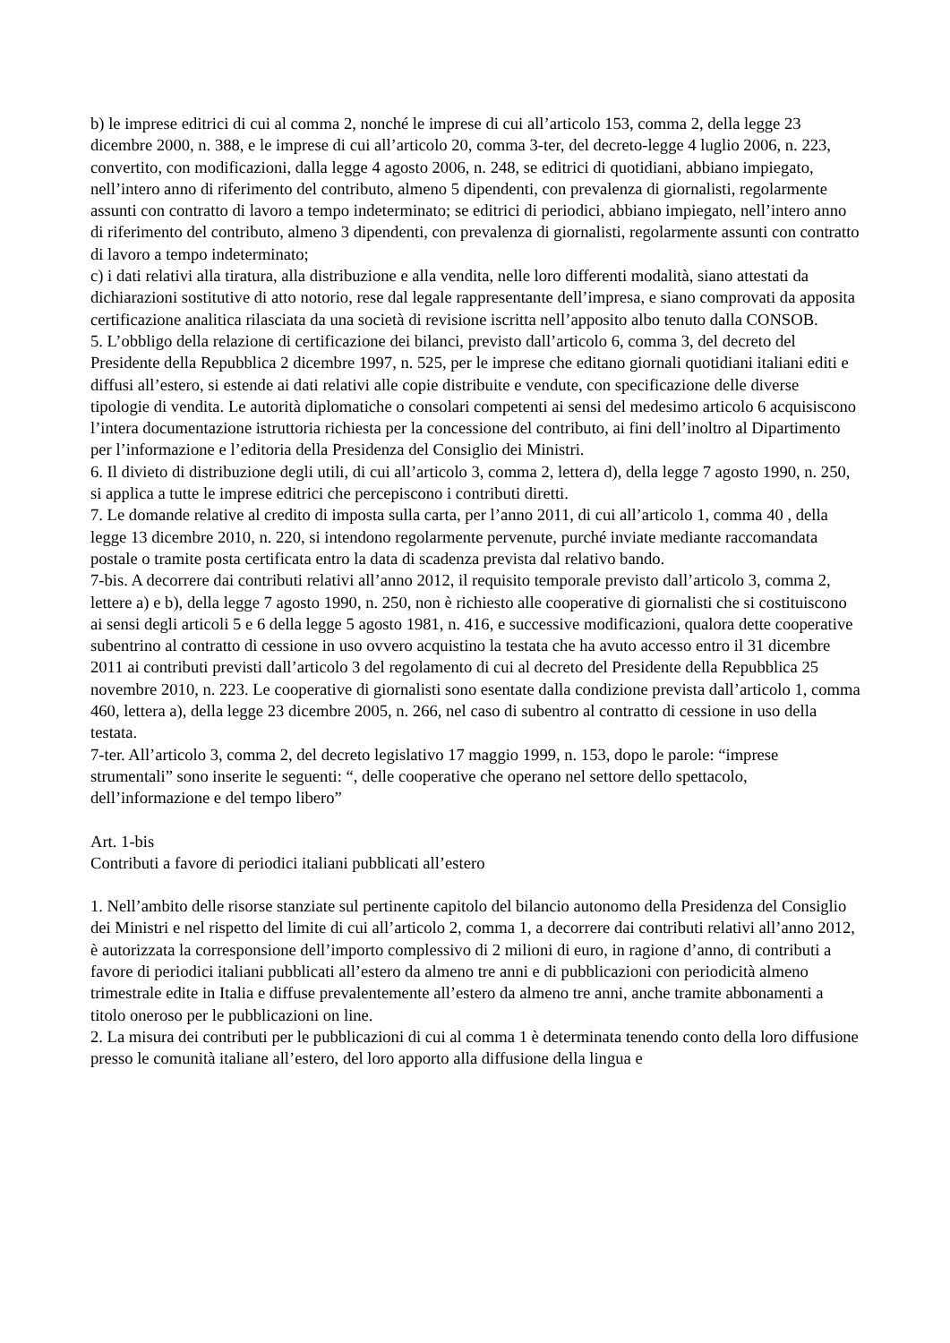b) le imprese editrici di cui al comma 2, nonché le imprese di cui all’articolo 153, comma 2, della legge 23 dicembre 2000, n. 388, e le imprese di cui all’articolo 20, comma 3-ter, del decreto-legge 4 luglio 2006, n. 223, convertito, con modificazioni, dalla legge 4 agosto 2006, n. 248, se editrici di quotidiani, abbiano impiegato, nell’intero anno di riferimento del contributo, almeno 5 dipendenti, con prevalenza di giornalisti, regolarmente assunti con contratto di lavoro a tempo indeterminato; se editrici di periodici, abbiano impiegato, nell’intero anno di riferimento del contributo, almeno 3 dipendenti, con prevalenza di giornalisti, regolarmente assunti con contratto di lavoro a tempo indeterminato;
c) i dati relativi alla tiratura, alla distribuzione e alla vendita, nelle loro differenti modalità, siano attestati da dichiarazioni sostitutive di atto notorio, rese dal legale rappresentante dell’impresa, e siano comprovati da apposita certificazione analitica rilasciata da una società di revisione iscritta nell’apposito albo tenuto dalla CONSOB.
5. L’obbligo della relazione di certificazione dei bilanci, previsto dall’articolo 6, comma 3, del decreto del Presidente della Repubblica 2 dicembre 1997, n. 525, per le imprese che editano giornali quotidiani italiani editi e diffusi all’estero, si estende ai dati relativi alle copie distribuite e vendute, con specificazione delle diverse tipologie di vendita. Le autorità diplomatiche o consolari competenti ai sensi del medesimo articolo 6 acquisiscono l’intera documentazione istruttoria richiesta per la concessione del contributo, ai fini dell’inoltro al Dipartimento per l’informazione e l’editoria della Presidenza del Consiglio dei Ministri.
6. Il divieto di distribuzione degli utili, di cui all’articolo 3, comma 2, lettera d), della legge 7 agosto 1990, n. 250, si applica a tutte le imprese editrici che percepiscono i contributi diretti.
7. Le domande relative al credito di imposta sulla carta, per l’anno 2011, di cui all’articolo 1, comma 40 , della legge 13 dicembre 2010, n. 220, si intendono regolarmente pervenute, purché inviate mediante raccomandata postale o tramite posta certificata entro la data di scadenza prevista dal relativo bando.
7-bis. A decorrere dai contributi relativi all’anno 2012, il requisito temporale previsto dall’articolo 3, comma 2, lettere a) e b), della legge 7 agosto 1990, n. 250, non è richiesto alle cooperative di giornalisti che si costituiscono ai sensi degli articoli 5 e 6 della legge 5 agosto 1981, n. 416, e successive modificazioni, qualora dette cooperative subentrino al contratto di cessione in uso ovvero acquistino la testata che ha avuto accesso entro il 31 dicembre 2011 ai contributi previsti dall’articolo 3 del regolamento di cui al decreto del Presidente della Repubblica 25 novembre 2010, n. 223. Le cooperative di giornalisti sono esentate dalla condizione prevista dall’articolo 1, comma 460, lettera a), della legge 23 dicembre 2005, n. 266, nel caso di subentro al contratto di cessione in uso della testata.
7-ter. All’articolo 3, comma 2, del decreto legislativo 17 maggio 1999, n. 153, dopo le parole: “imprese strumentali” sono inserite le seguenti: “, delle cooperative che operano nel settore dello spettacolo, dell’informazione e del tempo libero”
Art. 1-bis
Contributi a favore di periodici italiani pubblicati all’estero
1. Nell’ambito delle risorse stanziate sul pertinente capitolo del bilancio autonomo della Presidenza del Consiglio dei Ministri e nel rispetto del limite di cui all’articolo 2, comma 1, a decorrere dai contributi relativi all’anno 2012, è autorizzata la corresponsione dell’importo complessivo di 2 milioni di euro, in ragione d’anno, di contributi a favore di periodici italiani pubblicati all’estero da almeno tre anni e di pubblicazioni con periodicità almeno trimestrale edite in Italia e diffuse prevalentemente all’estero da almeno tre anni, anche tramite abbonamenti a titolo oneroso per le pubblicazioni on line.
2. La misura dei contributi per le pubblicazioni di cui al comma 1 è determinata tenendo conto della loro diffusione presso le comunità italiane all’estero, del loro apporto alla diffusione della lingua e